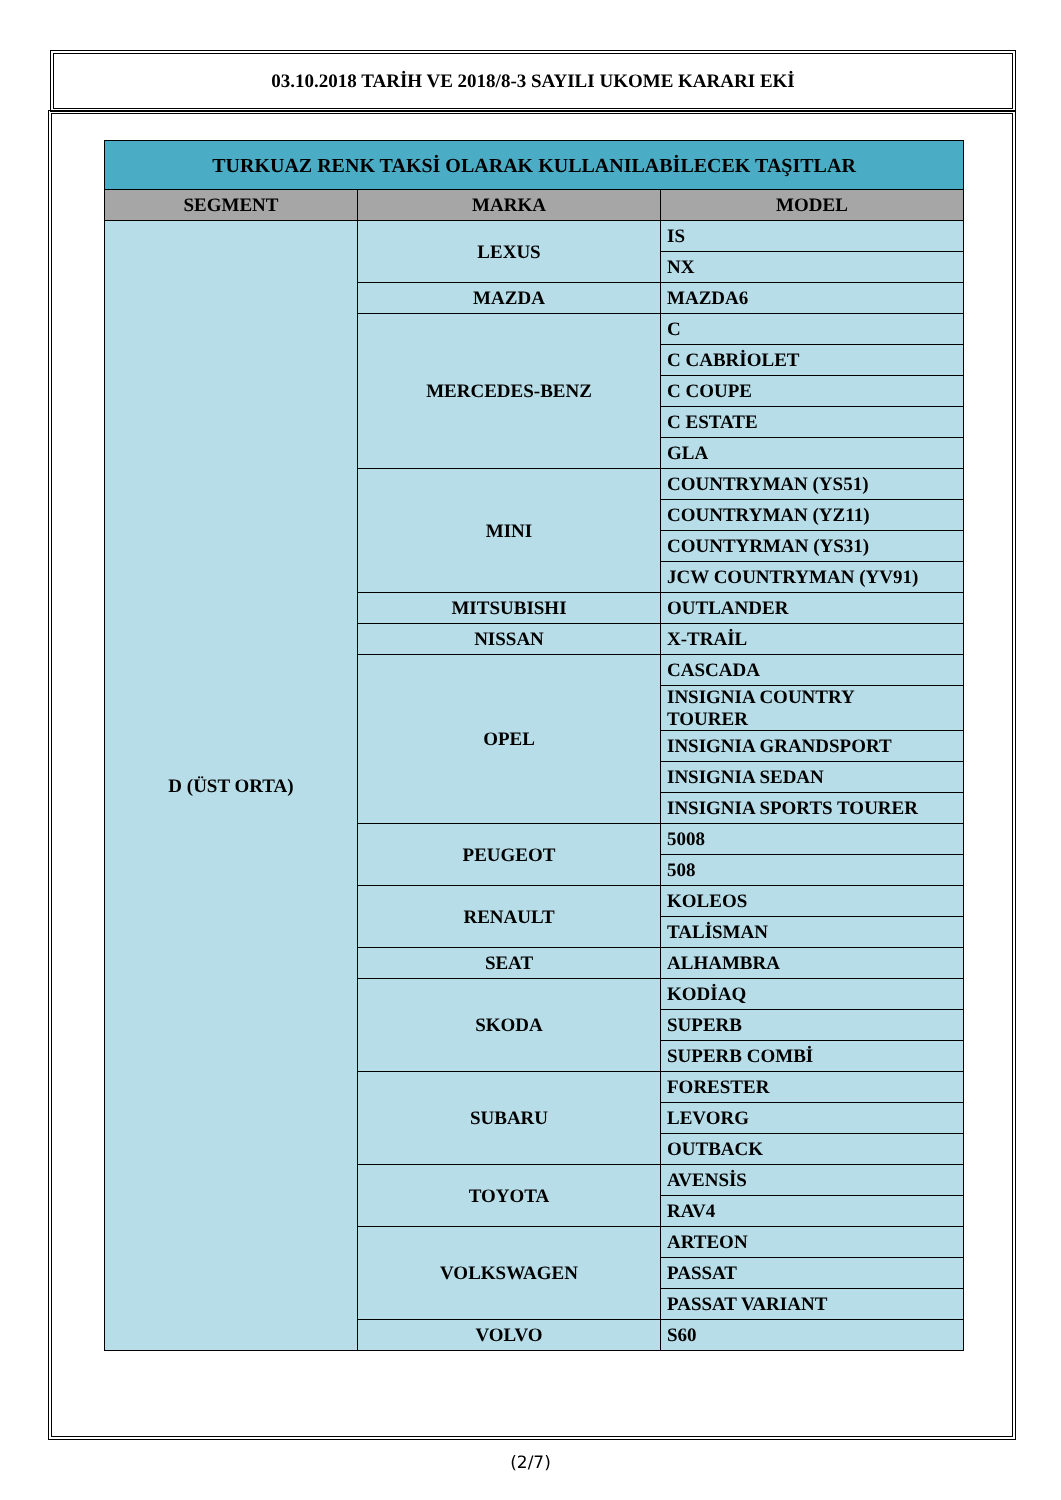03.10.2018 TARİH VE 2018/8-3 SAYILI UKOME KARARI EKİ
| TURKUAZ RENK TAKSİ OLARAK KULLANILABİLECEK TAŞITLAR | | |
| SEGMENT | MARKA | MODEL |
| D (ÜST ORTA) | LEXUS | IS |
| | | NX |
| | MAZDA | MAZDA6 |
| | MERCEDES-BENZ | C |
| | | C CABRİOLET |
| | | C COUPE |
| | | C ESTATE |
| | | GLA |
| | MINI | COUNTRYMAN (YS51) |
| | | COUNTRYMAN (YZ11) |
| | | COUNTYRMAN (YS31) |
| | | JCW COUNTRYMAN (YV91) |
| | MITSUBISHI | OUTLANDER |
| | NISSAN | X-TRAİL |
| | OPEL | CASCADA |
| | | INSIGNIA COUNTRY TOURER |
| | | INSIGNIA GRANDSPORT |
| | | INSIGNIA SEDAN |
| | | INSIGNIA SPORTS TOURER |
| | PEUGEOT | 5008 |
| | | 508 |
| | RENAULT | KOLEOS |
| | | TALİSMAN |
| | SEAT | ALHAMBRA |
| | SKODA | KODİAQ |
| | | SUPERB |
| | | SUPERB COMBİ |
| | SUBARU | FORESTER |
| | | LEVORG |
| | | OUTBACK |
| | TOYOTA | AVENSİS |
| | | RAV4 |
| | VOLKSWAGEN | ARTEON |
| | | PASSAT |
| | | PASSAT VARIANT |
| | VOLVO | S60 |
(2/7)